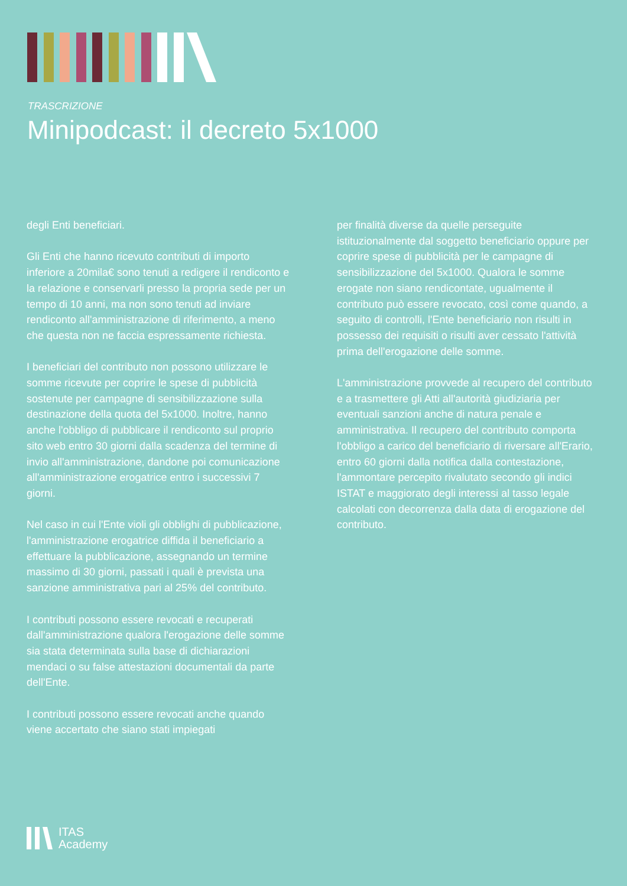TRASCRIZIONE
Minipodcast: il decreto 5x1000
degli Enti beneficiari.
Gli Enti che hanno ricevuto contributi di importo inferiore a 20mila€ sono tenuti a redigere il rendiconto e la relazione e conservarli presso la propria sede per un tempo di 10 anni, ma non sono tenuti ad inviare rendiconto all'amministrazione di riferimento, a meno che questa non ne faccia espressamente richiesta.
I beneficiari del contributo non possono utilizzare le somme ricevute per coprire le spese di pubblicità sostenute per campagne di sensibilizzazione sulla destinazione della quota del 5x1000. Inoltre, hanno anche l'obbligo di pubblicare il rendiconto sul proprio sito web entro 30 giorni dalla scadenza del termine di invio all'amministrazione, dandone poi comunicazione all'amministrazione erogatrice entro i successivi 7 giorni.
Nel caso in cui l'Ente violi gli obblighi di pubblicazione, l'amministrazione erogatrice diffida il beneficiario a effettuare la pubblicazione, assegnando un termine massimo di 30 giorni, passati i quali è prevista una sanzione amministrativa pari al 25% del contributo.
I contributi possono essere revocati e recuperati dall'amministrazione qualora l'erogazione delle somme sia stata determinata sulla base di dichiarazioni mendaci o su false attestazioni documentali da parte dell'Ente.
I contributi possono essere revocati anche quando viene accertato che siano stati impiegati
per finalità diverse da quelle perseguite istituzionalmente dal soggetto beneficiario oppure per coprire spese di pubblicità per le campagne di sensibilizzazione del 5x1000. Qualora le somme erogate non siano rendicontate, ugualmente il contributo può essere revocato, così come quando, a seguito di controlli, l'Ente beneficiario non risulti in possesso dei requisiti o risulti aver cessato l'attività prima dell'erogazione delle somme.
L'amministrazione provvede al recupero del contributo e a trasmettere gli Atti all'autorità giudiziaria per eventuali sanzioni anche di natura penale e amministrativa. Il recupero del contributo comporta l'obbligo a carico del beneficiario di riversare all'Erario, entro 60 giorni dalla notifica dalla contestazione, l'ammontare percepito rivalutato secondo gli indici ISTAT e maggiorato degli interessi al tasso legale calcolati con decorrenza dalla data di erogazione del contributo.
ITAS
Academy